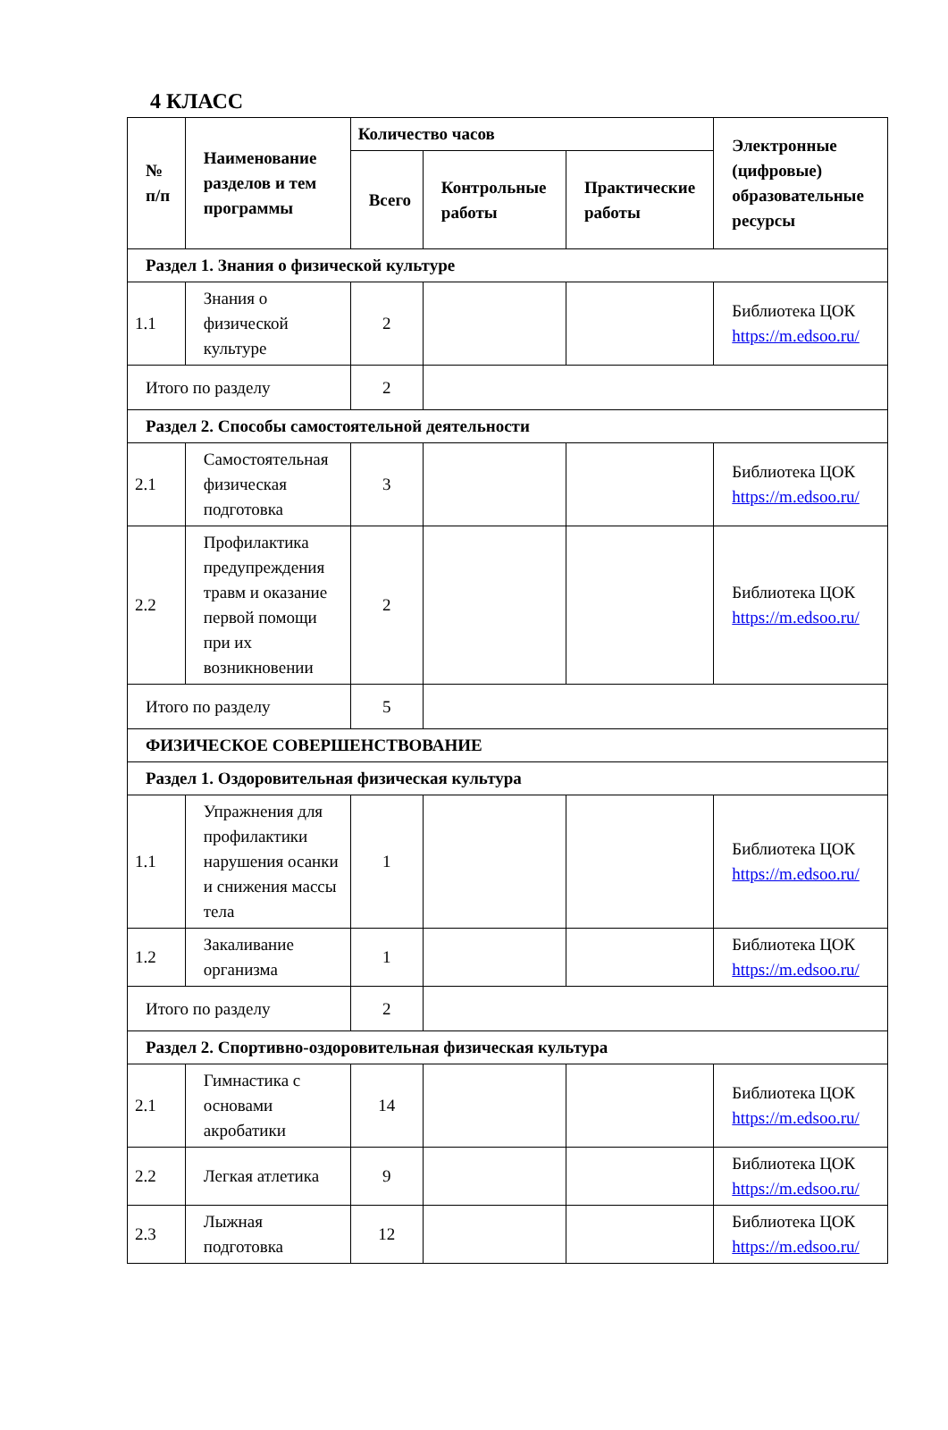4 КЛАСС
| № п/п | Наименование разделов и тем программы | Количество часов | | | Электронные (цифровые) образовательные ресурсы |
| --- | --- | --- | --- | --- | --- |
| | | Всего | Контрольные работы | Практические работы | |
| Раздел 1. Знания о физической культуре | | | | | |
| 1.1 | Знания о физической культуре | 2 | | | Библиотека ЦОК https://m.edsoo.ru/ |
| Итого по разделу | | 2 | | | |
| Раздел 2. Способы самостоятельной деятельности | | | | | |
| 2.1 | Самостоятельная физическая подготовка | 3 | | | Библиотека ЦОК https://m.edsoo.ru/ |
| 2.2 | Профилактика предупреждения травм и оказание первой помощи при их возникновении | 2 | | | Библиотека ЦОК https://m.edsoo.ru/ |
| Итого по разделу | | 5 | | | |
| ФИЗИЧЕСКОЕ СОВЕРШЕНСТВОВАНИЕ | | | | | |
| Раздел 1. Оздоровительная физическая культура | | | | | |
| 1.1 | Упражнения для профилактики нарушения осанки и снижения массы тела | 1 | | | Библиотека ЦОК https://m.edsoo.ru/ |
| 1.2 | Закаливание организма | 1 | | | Библиотека ЦОК https://m.edsoo.ru/ |
| Итого по разделу | | 2 | | | |
| Раздел 2. Спортивно-оздоровительная физическая культура | | | | | |
| 2.1 | Гимнастика с основами акробатики | 14 | | | Библиотека ЦОК https://m.edsoo.ru/ |
| 2.2 | Легкая атлетика | 9 | | | Библиотека ЦОК https://m.edsoo.ru/ |
| 2.3 | Лыжная подготовка | 12 | | | Библиотека ЦОК https://m.edsoo.ru/ |